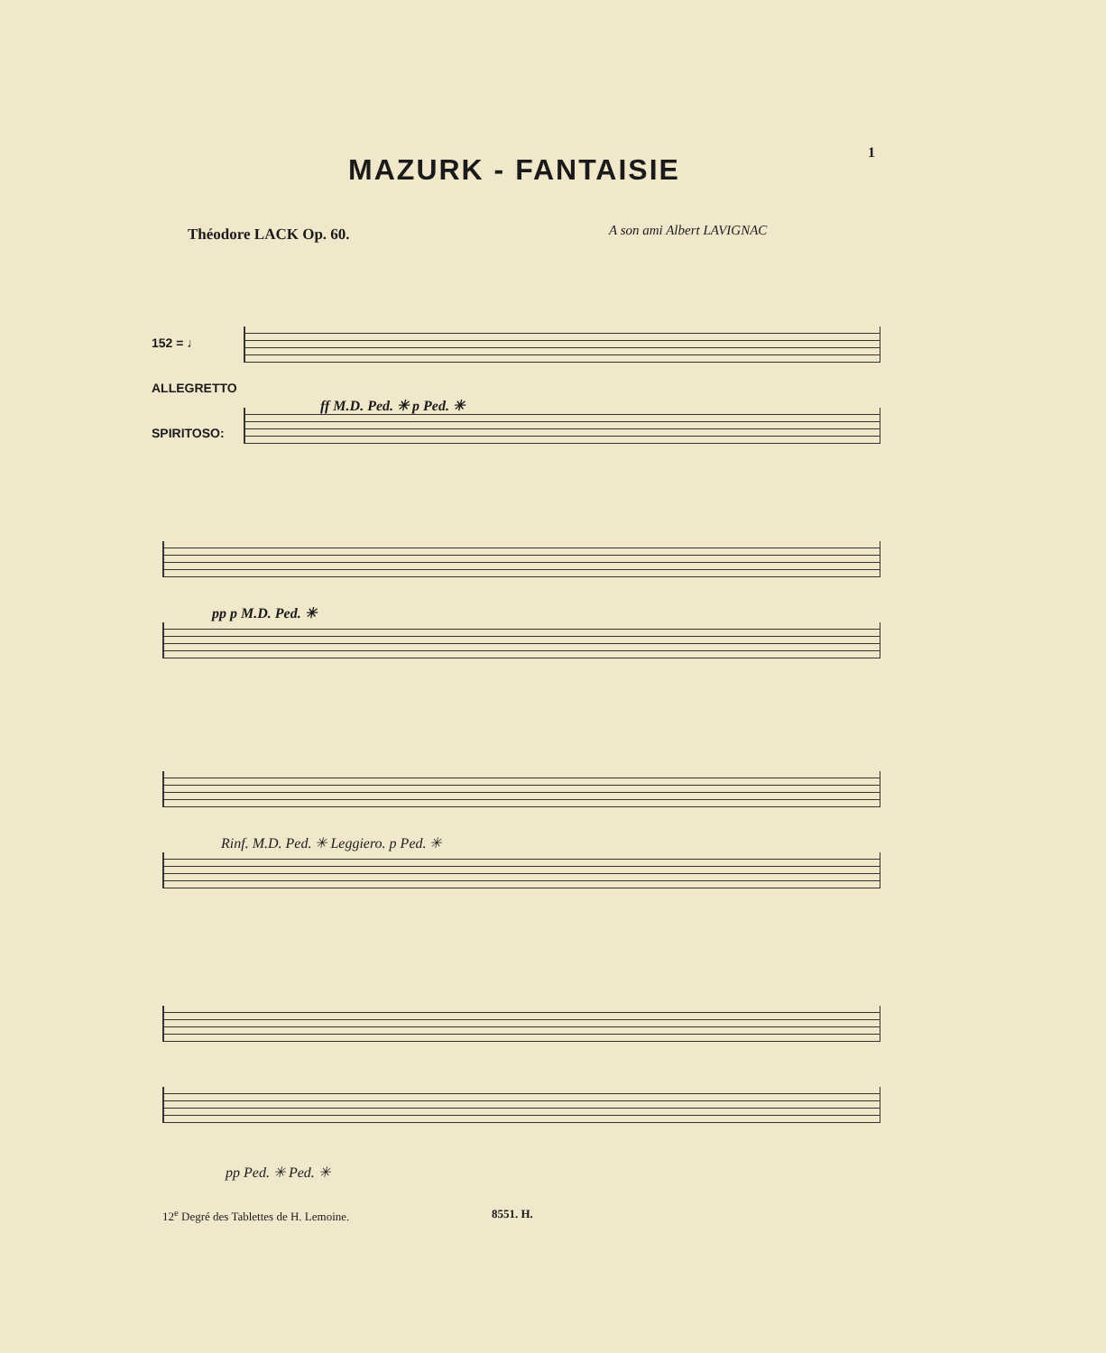1
MAZURK - FANTAISIE
Théodore LACK Op. 60. A son ami Albert LAVIGNAC
152 = ♩
ALLEGRETTO
SPIRITOSO:
ff M.D. Ped. ✳ p Ped. ✳
pp p M.D. Ped. ✳
Rinf. M.D. Ped. ✳ Leggiero. p Ped. ✳
pp Ped. ✳ Ped. ✳
12<sup>e</sup> Degré des Tablettes de H. Lemoine.
8551. H.